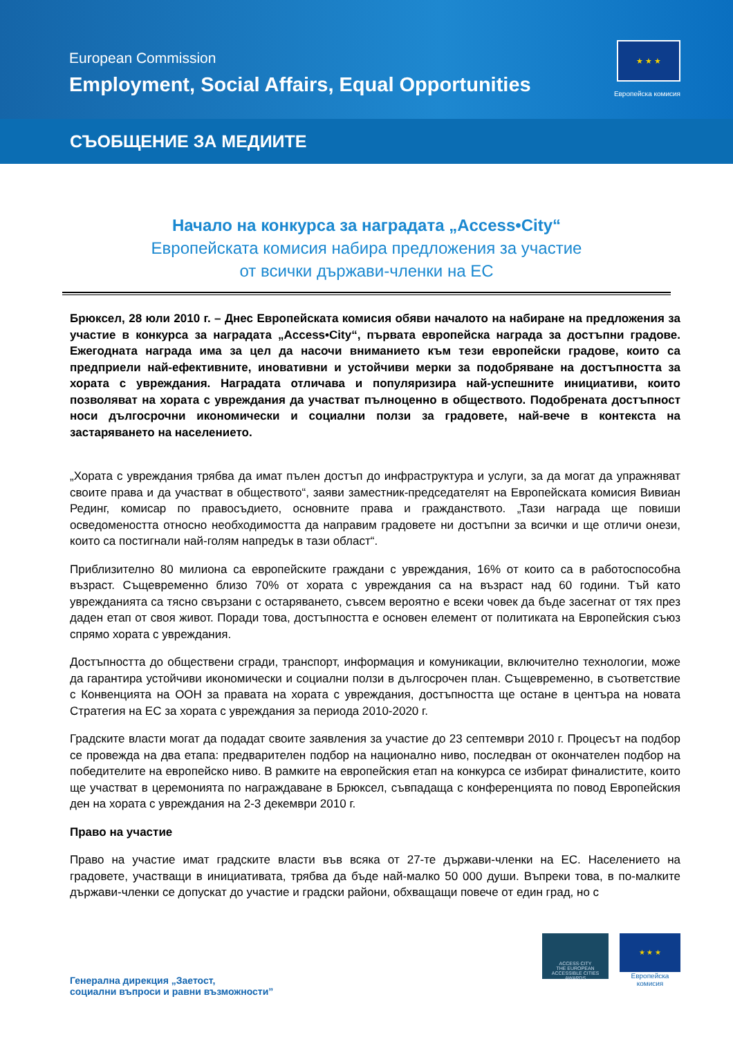European Commission
Employment, Social Affairs, Equal Opportunities
★ ★ ★
Европейска комисия
СЪОБЩЕНИЕ ЗА МЕДИИТЕ
Начало на конкурса за наградата „Access•City“
Европейската комисия набира предложения за участие
от всички държави-членки на ЕС
Брюксел, 28 юли 2010 г. – Днес Европейската комисия обяви началото на набиране на предложения за участие в конкурса за наградата „Access•City“, първата европейска награда за достъпни градове. Ежегодната награда има за цел да насочи вниманието към тези европейски градове, които са предприели най-ефективните, иновативни и устойчиви мерки за подобряване на достъпността за хората с увреждания. Наградата отличава и популяризира най-успешните инициативи, които позволяват на хората с увреждания да участват пълноценно в обществото. Подобрената достъпност носи дългосрочни икономически и социални ползи за градовете, най-вече в контекста на застаряването на населението.
„Хората с увреждания трябва да имат пълен достъп до инфраструктура и услуги, за да могат да упражняват своите права и да участват в обществото“, заяви заместник-председателят на Европейската комисия Вивиан Рединг, комисар по правосъдието, основните права и гражданството. „Тази награда ще повиши осведомеността относно необходимостта да направим градовете ни достъпни за всички и ще отличи онези, които са постигнали най-голям напредък в тази област“.
Приблизително 80 милиона са европейските граждани с увреждания, 16% от които са в работоспособна възраст. Същевременно близо 70% от хората с увреждания са на възраст над 60 години. Тъй като уврежданията са тясно свързани с остаряването, съвсем вероятно е всеки човек да бъде засегнат от тях през даден етап от своя живот. Поради това, достъпността е основен елемент от политиката на Европейския съюз спрямо хората с увреждания.
Достъпността до обществени сгради, транспорт, информация и комуникации, включително технологии, може да гарантира устойчиви икономически и социални ползи в дългосрочен план. Същевременно, в съответствие с Конвенцията на ООН за правата на хората с увреждания, достъпността ще остане в центъра на новата Стратегия на ЕС за хората с увреждания за периода 2010-2020 г.
Градските власти могат да подадат своите заявления за участие до 23 септември 2010 г. Процесът на подбор се провежда на два етапа: предварителен подбор на национално ниво, последван от окончателен подбор на победителите на европейско ниво. В рамките на европейския етап на конкурса се избират финалистите, които ще участват в церемонията по награждаване в Брюксел, съвпадаща с конференцията по повод Европейския ден на хората с увреждания на 2-3 декември 2010 г.
Право на участие
Право на участие имат градските власти във всяка от 27-те държави-членки на ЕС. Населението на градовете, участващи в инициативата, трябва да бъде най-малко 50 000 души. Въпреки това, в по-малките държави-членки се допускат до участие и градски райони, обхващащи повече от един град, но с
Генерална дирекция „Заетост,
социални въпроси и равни възможности”
ACCESS·CITY
THE EUROPEAN ACCESSIBLE CITIES AWARDS
★ ★ ★
Европейска комисия